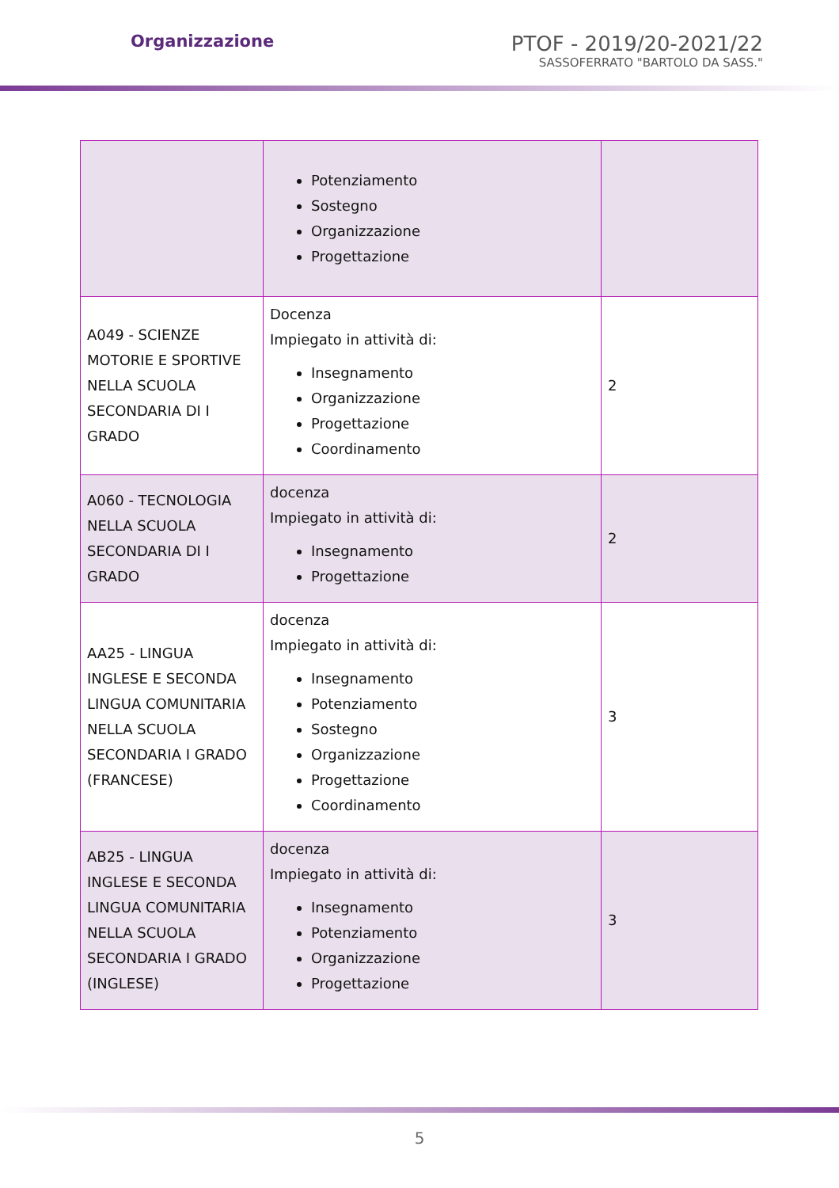Organizzazione
PTOF - 2019/20-2021/22
SASSOFERRATO "BARTOLO DA SASS."
| | Potenziamento Sostegno Organizzazione Progettazione | |
| A049 - SCIENZE MOTORIE E SPORTIVE NELLA SCUOLA SECONDARIA DI I GRADO | Docenza Impiegato in attività di: Insegnamento Organizzazione Progettazione Coordinamento | 2 |
| A060 - TECNOLOGIA NELLA SCUOLA SECONDARIA DI I GRADO | docenza Impiegato in attività di: Insegnamento Progettazione | 2 |
| AA25 - LINGUA INGLESE E SECONDA LINGUA COMUNITARIA NELLA SCUOLA SECONDARIA I GRADO (FRANCESE) | docenza Impiegato in attività di: Insegnamento Potenziamento Sostegno Organizzazione Progettazione Coordinamento | 3 |
| AB25 - LINGUA INGLESE E SECONDA LINGUA COMUNITARIA NELLA SCUOLA SECONDARIA I GRADO (INGLESE) | docenza Impiegato in attività di: Insegnamento Potenziamento Organizzazione Progettazione | 3 |
5